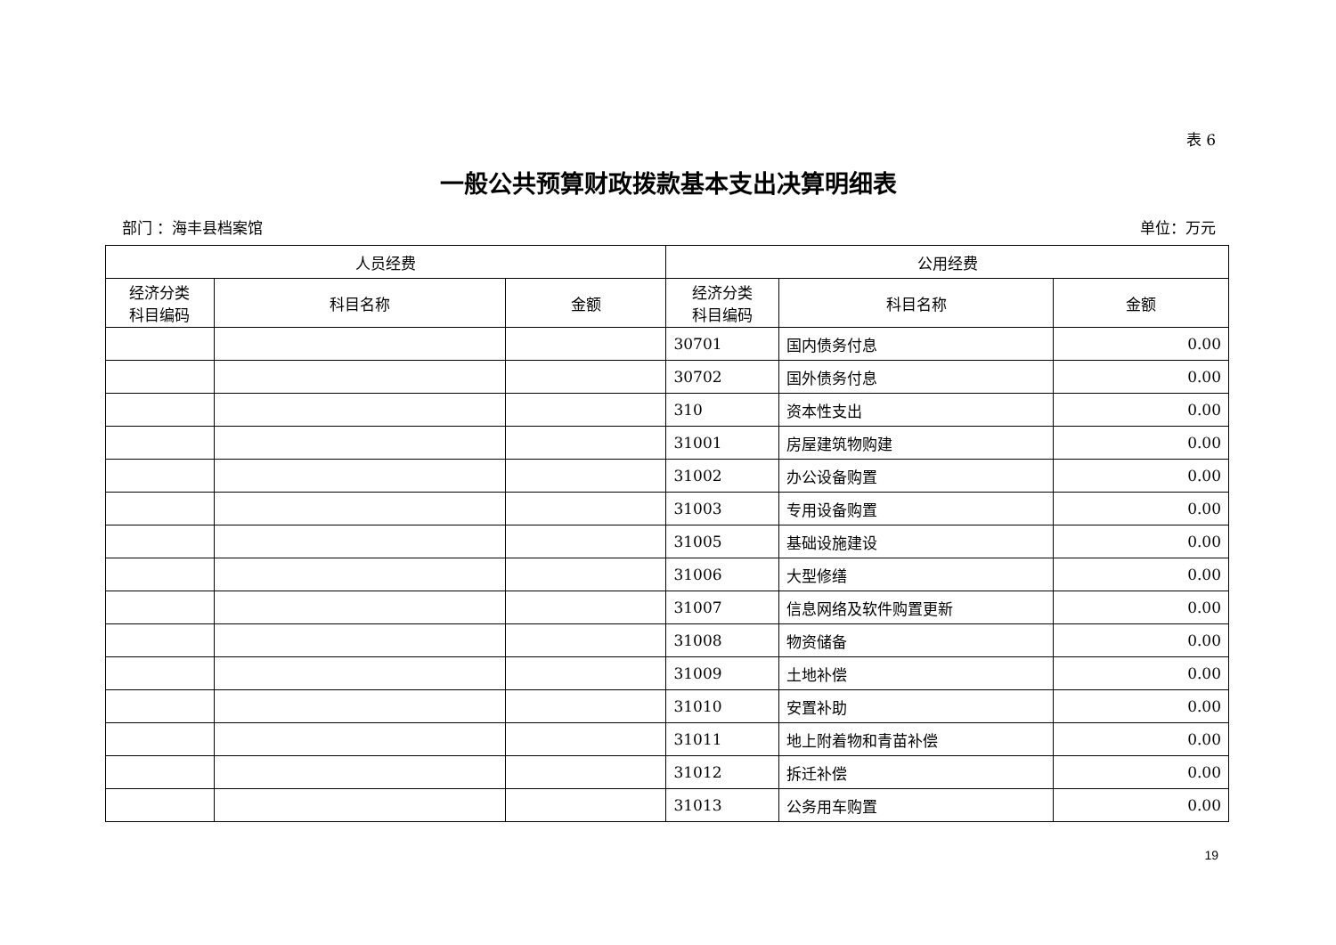表 6
一般公共预算财政拨款基本支出决算明细表
部门 ：海丰县档案馆 单位：万元
| 人员经费 | | | 公用经费 | | |
| --- | --- | --- | --- | --- | --- |
| 经济分类 科目编码 | 科目名称 | 金额 | 经济分类 科目编码 | 科目名称 | 金额 |
| | | | 30701 | 国内债务付息 | 0.00 |
| | | | 30702 | 国外债务付息 | 0.00 |
| | | | 310 | 资本性支出 | 0.00 |
| | | | 31001 | 房屋建筑物购建 | 0.00 |
| | | | 31002 | 办公设备购置 | 0.00 |
| | | | 31003 | 专用设备购置 | 0.00 |
| | | | 31005 | 基础设施建设 | 0.00 |
| | | | 31006 | 大型修缮 | 0.00 |
| | | | 31007 | 信息网络及软件购置更新 | 0.00 |
| | | | 31008 | 物资储备 | 0.00 |
| | | | 31009 | 土地补偿 | 0.00 |
| | | | 31010 | 安置补助 | 0.00 |
| | | | 31011 | 地上附着物和青苗补偿 | 0.00 |
| | | | 31012 | 拆迁补偿 | 0.00 |
| | | | 31013 | 公务用车购置 | 0.00 |
19